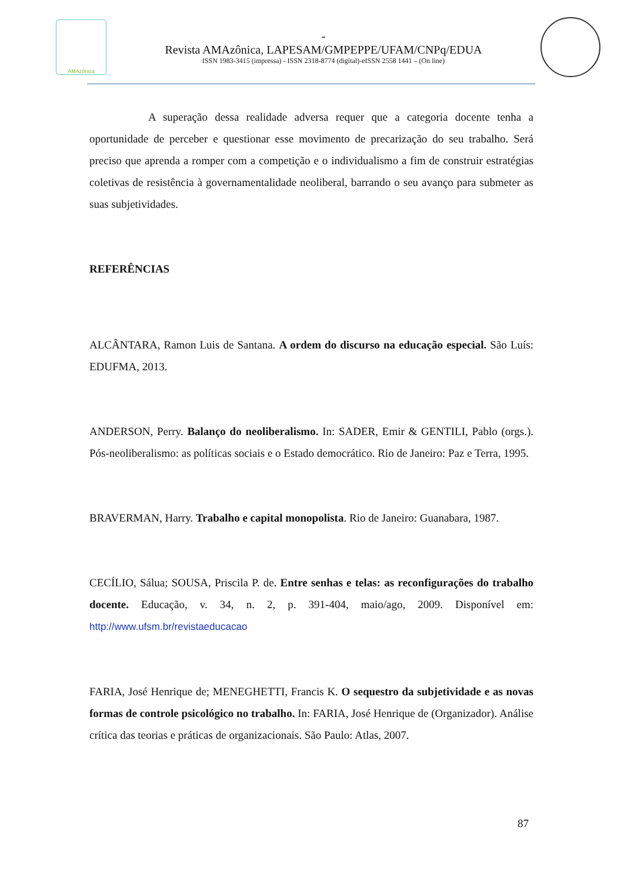AMAzônica
-
Revista AMAzônica, LAPESAM/GMPEPPE/UFAM/CNPq/EDUA
ISSN 1983-3415 (impressa) - ISSN 2318-8774 (digital)-eISSN 2558 1441 – (On line)
A superação dessa realidade adversa requer que a categoria docente tenha a oportunidade de perceber e questionar esse movimento de precarização do seu trabalho. Será preciso que aprenda a romper com a competição e o individualismo a fim de construir estratégias coletivas de resistência à governamentalidade neoliberal, barrando o seu avanço para submeter as suas subjetividades.
REFERÊNCIAS
ALCÂNTARA, Ramon Luis de Santana. A ordem do discurso na educação especial. São Luís: EDUFMA, 2013.
ANDERSON, Perry. Balanço do neoliberalismo. In: SADER, Emir & GENTILI, Pablo (orgs.). Pós-neoliberalismo: as políticas sociais e o Estado democrático. Rio de Janeiro: Paz e Terra, 1995.
BRAVERMAN, Harry. Trabalho e capital monopolista. Rio de Janeiro: Guanabara, 1987.
CECÍLIO, Sálua; SOUSA, Priscila P. de. Entre senhas e telas: as reconfigurações do trabalho docente. Educação, v. 34, n. 2, p. 391-404, maio/ago, 2009. Disponível em: http://www.ufsm.br/revistaeducacao
FARIA, José Henrique de; MENEGHETTI, Francis K. O sequestro da subjetividade e as novas formas de controle psicológico no trabalho. In: FARIA, José Henrique de (Organizador). Análise crítica das teorias e práticas de organizacionais. São Paulo: Atlas, 2007.
87